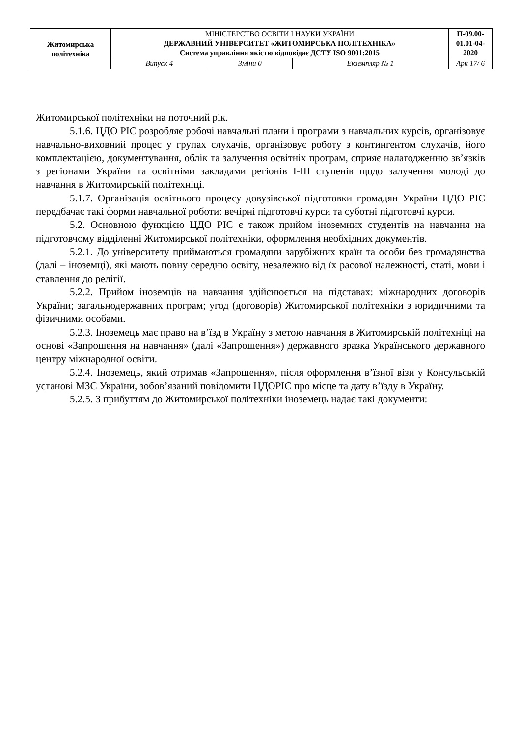| Житомирська політехніка | МІНІСТЕРСТВО ОСВІТИ І НАУКИ УКРАЇНИ ДЕРЖАВНИЙ УНІВЕРСИТЕТ «ЖИТОМИРСЬКА ПОЛІТЕХНІКА» Система управління якістю відповідає ДСТУ ISO 9001:2015 | | | П-09.00- 01.01-04- 2020 |
| | Випуск 4 | Зміни 0 | Екземпляр № 1 | Арк 17/ 6 |
Житомирської політехніки на поточний рік.
5.1.6. ЦДО РІС розробляє робочі навчальні плани і програми з навчальних курсів, організовує навчально-виховний процес у групах слухачів, організовує роботу з контингентом слухачів, його комплектацією, документування, облік та залучення освітніх програм, сприяє налагодженню зв’язків з регіонами України та освітніми закладами регіонів І-ІІІ ступенів щодо залучення молоді до навчання в Житомирській політехніці.
5.1.7. Організація освітнього процесу довузівської підготовки громадян України ЦДО РІС передбачає такі форми навчальної роботи: вечірні підготовчі курси та суботні підготовчі курси.
5.2. Основною функцією ЦДО РІС є також прийом іноземних студентів на навчання на підготовчому відділенні Житомирської політехніки, оформлення необхідних документів.
5.2.1. До університету приймаються громадяни зарубіжних країн та особи без громадянства (далі – іноземці), які мають повну середню освіту, незалежно від їх расової належності, статі, мови і ставлення до релігії.
5.2.2. Прийом іноземців на навчання здійснюється на підставах: міжнародних договорів України; загальнодержавних програм; угод (договорів) Житомирської політехніки з юридичними та фізичними особами.
5.2.3. Іноземець має право на в’їзд в Україну з метою навчання в Житомирській політехніці на основі «Запрошення на навчання» (далі «Запрошення») державного зразка Українського державного центру міжнародної освіти.
5.2.4. Іноземець, який отримав «Запрошення», після оформлення в’їзної візи у Консульській установі МЗС України, зобов’язаний повідомити ЦДОРІС про місце та дату в’їзду в Україну.
5.2.5. З прибуттям до Житомирської політехніки іноземець надає такі документи: